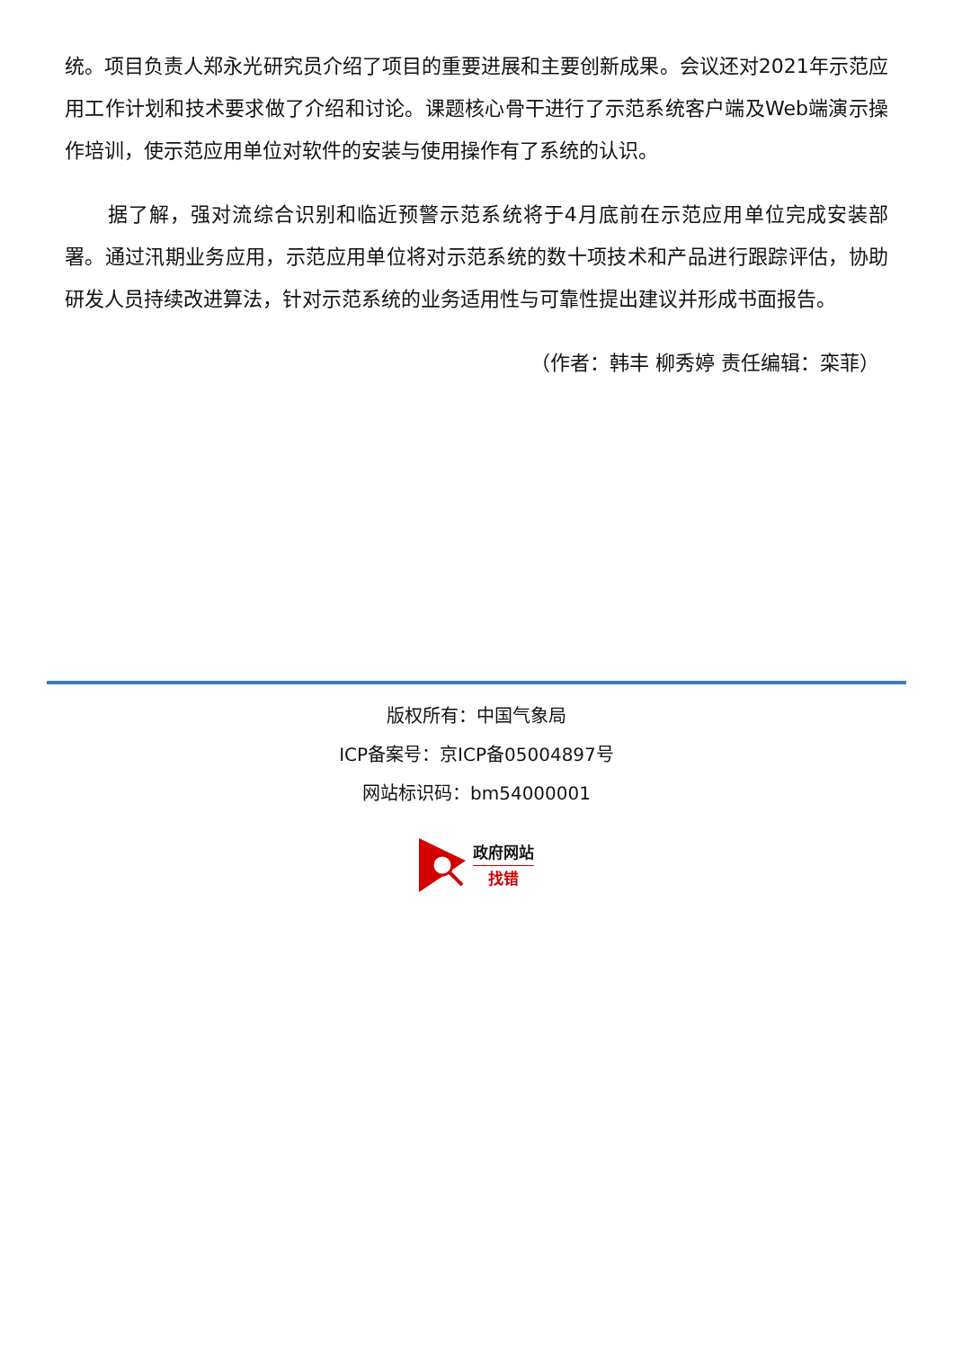统。项目负责人郑永光研究员介绍了项目的重要进展和主要创新成果。会议还对2021年示范应用工作计划和技术要求做了介绍和讨论。课题核心骨干进行了示范系统客户端及Web端演示操作培训，使示范应用单位对软件的安装与使用操作有了系统的认识。
据了解，强对流综合识别和临近预警示范系统将于4月底前在示范应用单位完成安装部署。通过汛期业务应用，示范应用单位将对示范系统的数十项技术和产品进行跟踪评估，协助研发人员持续改进算法，针对示范系统的业务适用性与可靠性提出建议并形成书面报告。
（作者：韩丰 柳秀婷 责任编辑：栾菲）
版权所有：中国气象局
ICP备案号：京ICP备05004897号
网站标识码：bm54000001
政府网站
找错